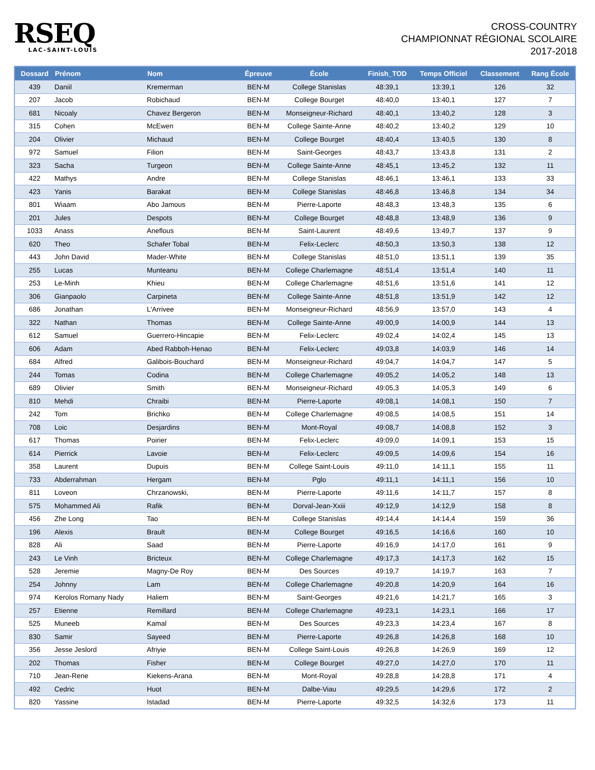RSEQ
LAC-SAINT-LOUIS
CROSS-COUNTRY
CHAMPIONNAT RÉGIONAL SCOLAIRE
2017-2018
| Dossard | Prénom | Nom | Épreuve | École | Finish_TOD | Temps Officiel | Classement | Rang École |
| --- | --- | --- | --- | --- | --- | --- | --- | --- |
| 439 | Daniil | Kremerman | BEN-M | College Stanislas | 48:39,1 | 13:39,1 | 126 | 32 |
| 207 | Jacob | Robichaud | BEN-M | College Bourget | 48:40,0 | 13:40,1 | 127 | 7 |
| 681 | Nicoaly | Chavez Bergeron | BEN-M | Monseigneur-Richard | 48:40,1 | 13:40,2 | 128 | 3 |
| 315 | Cohen | McEwen | BEN-M | College Sainte-Anne | 48:40,2 | 13:40,2 | 129 | 10 |
| 204 | Olivier | Michaud | BEN-M | College Bourget | 48:40,4 | 13:40,5 | 130 | 8 |
| 972 | Samuel | Filion | BEN-M | Saint-Georges | 48:43,7 | 13:43,8 | 131 | 2 |
| 323 | Sacha | Turgeon | BEN-M | College Sainte-Anne | 48:45,1 | 13:45,2 | 132 | 11 |
| 422 | Mathys | Andre | BEN-M | College Stanislas | 48:46,1 | 13:46,1 | 133 | 33 |
| 423 | Yanis | Barakat | BEN-M | College Stanislas | 48:46,8 | 13:46,8 | 134 | 34 |
| 801 | Wiaam | Abo Jamous | BEN-M | Pierre-Laporte | 48:48,3 | 13:48,3 | 135 | 6 |
| 201 | Jules | Despots | BEN-M | College Bourget | 48:48,8 | 13:48,9 | 136 | 9 |
| 1033 | Anass | Aneflous | BEN-M | Saint-Laurent | 48:49,6 | 13:49,7 | 137 | 9 |
| 620 | Theo | Schafer Tobal | BEN-M | Felix-Leclerc | 48:50,3 | 13:50,3 | 138 | 12 |
| 443 | John David | Mader-White | BEN-M | College Stanislas | 48:51,0 | 13:51,1 | 139 | 35 |
| 255 | Lucas | Munteanu | BEN-M | College Charlemagne | 48:51,4 | 13:51,4 | 140 | 11 |
| 253 | Le-Minh | Khieu | BEN-M | College Charlemagne | 48:51,6 | 13:51,6 | 141 | 12 |
| 306 | Gianpaolo | Carpineta | BEN-M | College Sainte-Anne | 48:51,8 | 13:51,9 | 142 | 12 |
| 686 | Jonathan | L'Arrivee | BEN-M | Monseigneur-Richard | 48:56,9 | 13:57,0 | 143 | 4 |
| 322 | Nathan | Thomas | BEN-M | College Sainte-Anne | 49:00,9 | 14:00,9 | 144 | 13 |
| 612 | Samuel | Guerrero-Hincapie | BEN-M | Felix-Leclerc | 49:02,4 | 14:02,4 | 145 | 13 |
| 606 | Adam | Abed Rabboh-Henao | BEN-M | Felix-Leclerc | 49:03,8 | 14:03,9 | 146 | 14 |
| 684 | Alfred | Galibois-Bouchard | BEN-M | Monseigneur-Richard | 49:04,7 | 14:04,7 | 147 | 5 |
| 244 | Tomas | Codina | BEN-M | College Charlemagne | 49:05,2 | 14:05,2 | 148 | 13 |
| 689 | Olivier | Smith | BEN-M | Monseigneur-Richard | 49:05,3 | 14:05,3 | 149 | 6 |
| 810 | Mehdi | Chraibi | BEN-M | Pierre-Laporte | 49:08,1 | 14:08,1 | 150 | 7 |
| 242 | Tom | Brichko | BEN-M | College Charlemagne | 49:08,5 | 14:08,5 | 151 | 14 |
| 708 | Loic | Desjardins | BEN-M | Mont-Royal | 49:08,7 | 14:08,8 | 152 | 3 |
| 617 | Thomas | Poirier | BEN-M | Felix-Leclerc | 49:09,0 | 14:09,1 | 153 | 15 |
| 614 | Pierrick | Lavoie | BEN-M | Felix-Leclerc | 49:09,5 | 14:09,6 | 154 | 16 |
| 358 | Laurent | Dupuis | BEN-M | College Saint-Louis | 49:11,0 | 14:11,1 | 155 | 11 |
| 733 | Abderrahman | Hergam | BEN-M | Pglo | 49:11,1 | 14:11,1 | 156 | 10 |
| 811 | Loveon | Chrzanowski, | BEN-M | Pierre-Laporte | 49:11,6 | 14:11,7 | 157 | 8 |
| 575 | Mohammed Ali | Rafik | BEN-M | Dorval-Jean-Xxiii | 49:12,9 | 14:12,9 | 158 | 8 |
| 456 | Zhe Long | Tao | BEN-M | College Stanislas | 49:14,4 | 14:14,4 | 159 | 36 |
| 196 | Alexis | Brault | BEN-M | College Bourget | 49:16,5 | 14:16,6 | 160 | 10 |
| 828 | Ali | Saad | BEN-M | Pierre-Laporte | 49:16,9 | 14:17,0 | 161 | 9 |
| 243 | Le Vinh | Bricteux | BEN-M | College Charlemagne | 49:17,3 | 14:17,3 | 162 | 15 |
| 528 | Jeremie | Magny-De Roy | BEN-M | Des Sources | 49:19,7 | 14:19,7 | 163 | 7 |
| 254 | Johnny | Lam | BEN-M | College Charlemagne | 49:20,8 | 14:20,9 | 164 | 16 |
| 974 | Kerolos Romany Nady | Haliem | BEN-M | Saint-Georges | 49:21,6 | 14:21,7 | 165 | 3 |
| 257 | Etienne | Remillard | BEN-M | College Charlemagne | 49:23,1 | 14:23,1 | 166 | 17 |
| 525 | Muneeb | Kamal | BEN-M | Des Sources | 49:23,3 | 14:23,4 | 167 | 8 |
| 830 | Samir | Sayeed | BEN-M | Pierre-Laporte | 49:26,8 | 14:26,8 | 168 | 10 |
| 356 | Jesse Jeslord | Afriyie | BEN-M | College Saint-Louis | 49:26,8 | 14:26,9 | 169 | 12 |
| 202 | Thomas | Fisher | BEN-M | College Bourget | 49:27,0 | 14:27,0 | 170 | 11 |
| 710 | Jean-Rene | Kiekens-Arana | BEN-M | Mont-Royal | 49:28,8 | 14:28,8 | 171 | 4 |
| 492 | Cedric | Huot | BEN-M | Dalbe-Viau | 49:29,5 | 14:29,6 | 172 | 2 |
| 820 | Yassine | Istadad | BEN-M | Pierre-Laporte | 49:32,5 | 14:32,6 | 173 | 11 |